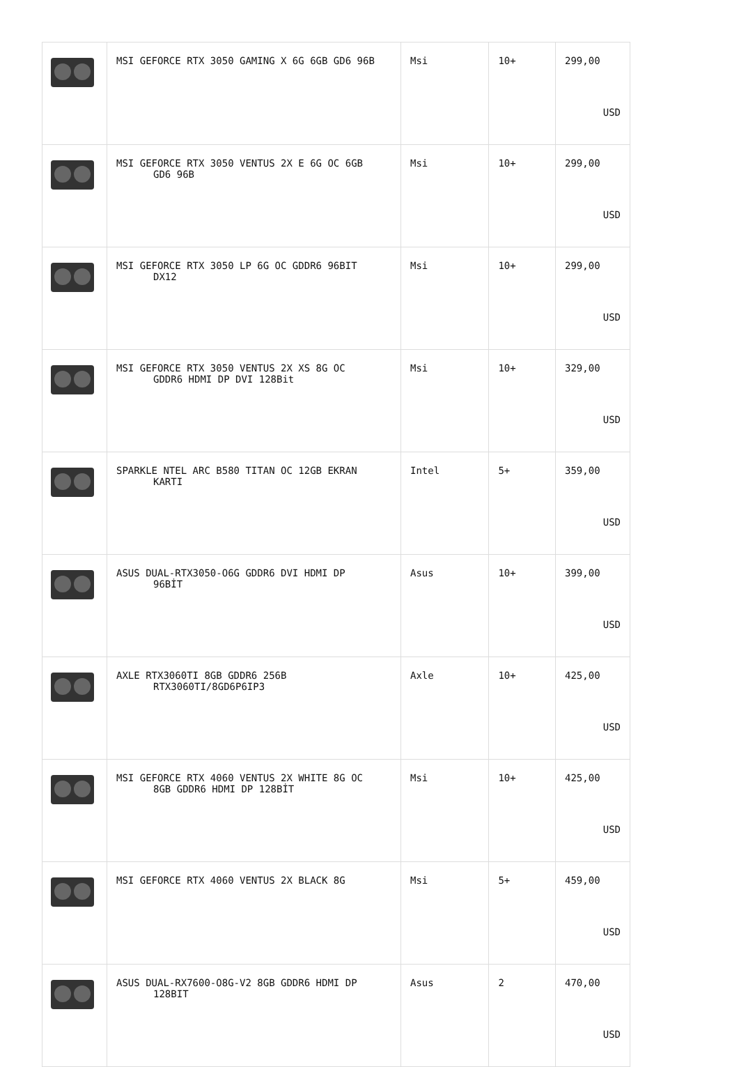| | MSI GEFORCE RTX 3050 GAMING X 6G 6GB GD6 96B | Msi | 10+ | 299,00 USD |
| | MSI GEFORCE RTX 3050 VENTUS 2X E 6G OC 6GB GD6 96B | Msi | 10+ | 299,00 USD |
| | MSI GEFORCE RTX 3050 LP 6G OC GDDR6 96BIT DX12 | Msi | 10+ | 299,00 USD |
| | MSI GEFORCE RTX 3050 VENTUS 2X XS 8G OC GDDR6 HDMI DP DVI 128Bit | Msi | 10+ | 329,00 USD |
| | SPARKLE NTEL ARC B580 TITAN OC 12GB EKRAN KARTI | Intel | 5+ | 359,00 USD |
| | ASUS DUAL-RTX3050-O6G GDDR6 DVI HDMI DP 96BİT | Asus | 10+ | 399,00 USD |
| | AXLE RTX3060TI 8GB GDDR6 256B RTX3060TI/8GD6P6IP3 | Axle | 10+ | 425,00 USD |
| | MSI GEFORCE RTX 4060 VENTUS 2X WHITE 8G OC 8GB GDDR6 HDMI DP 128BİT | Msi | 10+ | 425,00 USD |
| | MSI GEFORCE RTX 4060 VENTUS 2X BLACK 8G | Msi | 5+ | 459,00 USD |
| | ASUS DUAL-RX7600-O8G-V2 8GB GDDR6 HDMI DP 128BIT | Asus | 2 | 470,00 USD |